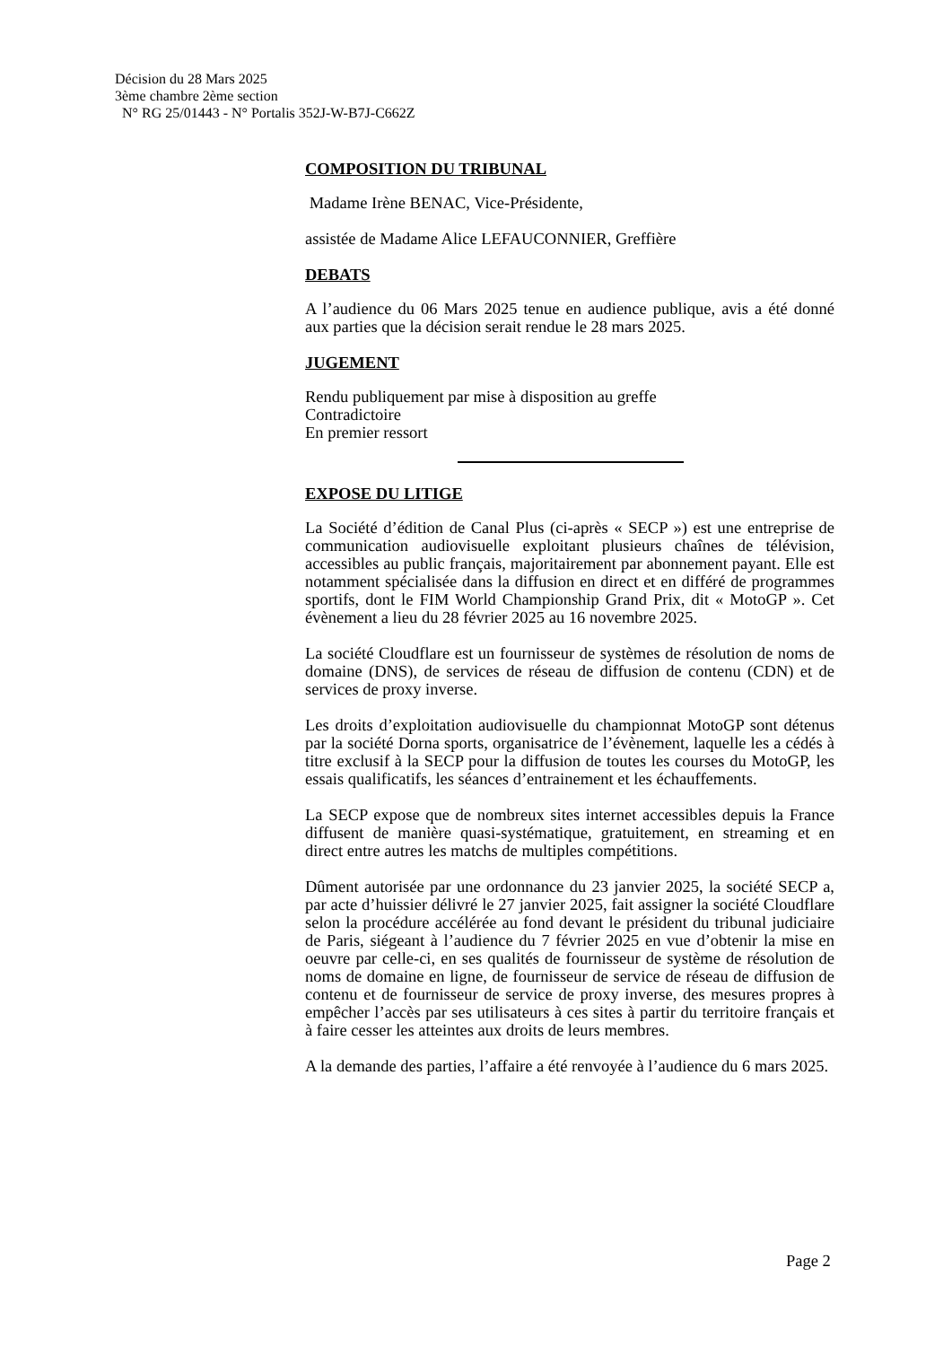Décision du 28 Mars 2025
3ème chambre 2ème section
N° RG 25/01443 - N° Portalis 352J-W-B7J-C662Z
COMPOSITION DU TRIBUNAL
Madame Irène BENAC, Vice-Présidente,
assistée de Madame Alice LEFAUCONNIER, Greffière
DEBATS
A l’audience du 06 Mars 2025 tenue en audience publique, avis a été donné aux parties que la décision serait rendue le 28 mars 2025.
JUGEMENT
Rendu publiquement par mise à disposition au greffe
Contradictoire
En premier ressort
EXPOSE DU LITIGE
La Société d’édition de Canal Plus (ci-après « SECP ») est une entreprise de communication audiovisuelle exploitant plusieurs chaînes de télévision, accessibles au public français, majoritairement par abonnement payant. Elle est notamment spécialisée dans la diffusion en direct et en différé de programmes sportifs, dont le FIM World Championship Grand Prix, dit « MotoGP ». Cet évènement a lieu du 28 février 2025 au 16 novembre 2025.
La société Cloudflare est un fournisseur de systèmes de résolution de noms de domaine (DNS), de services de réseau de diffusion de contenu (CDN) et de services de proxy inverse.
Les droits d’exploitation audiovisuelle du championnat MotoGP sont détenus par la société Dorna sports, organisatrice de l’évènement, laquelle les a cédés à titre exclusif à la SECP pour la diffusion de toutes les courses du MotoGP, les essais qualificatifs, les séances d’entrainement et les échauffements.
La SECP expose que de nombreux sites internet accessibles depuis la France diffusent de manière quasi-systématique, gratuitement, en streaming et en direct entre autres les matchs de multiples compétitions.
Dûment autorisée par une ordonnance du 23 janvier 2025, la société SECP a, par acte d’huissier délivré le 27 janvier 2025, fait assigner la société Cloudflare selon la procédure accélérée au fond devant le président du tribunal judiciaire de Paris, siégeant à l’audience du 7 février 2025 en vue d’obtenir la mise en oeuvre par celle-ci, en ses qualités de fournisseur de système de résolution de noms de domaine en ligne, de fournisseur de service de réseau de diffusion de contenu et de fournisseur de service de proxy inverse, des mesures propres à empêcher l’accès par ses utilisateurs à ces sites à partir du territoire français et à faire cesser les atteintes aux droits de leurs membres.
A la demande des parties, l’affaire a été renvoyée à l’audience du 6 mars 2025.
Page 2